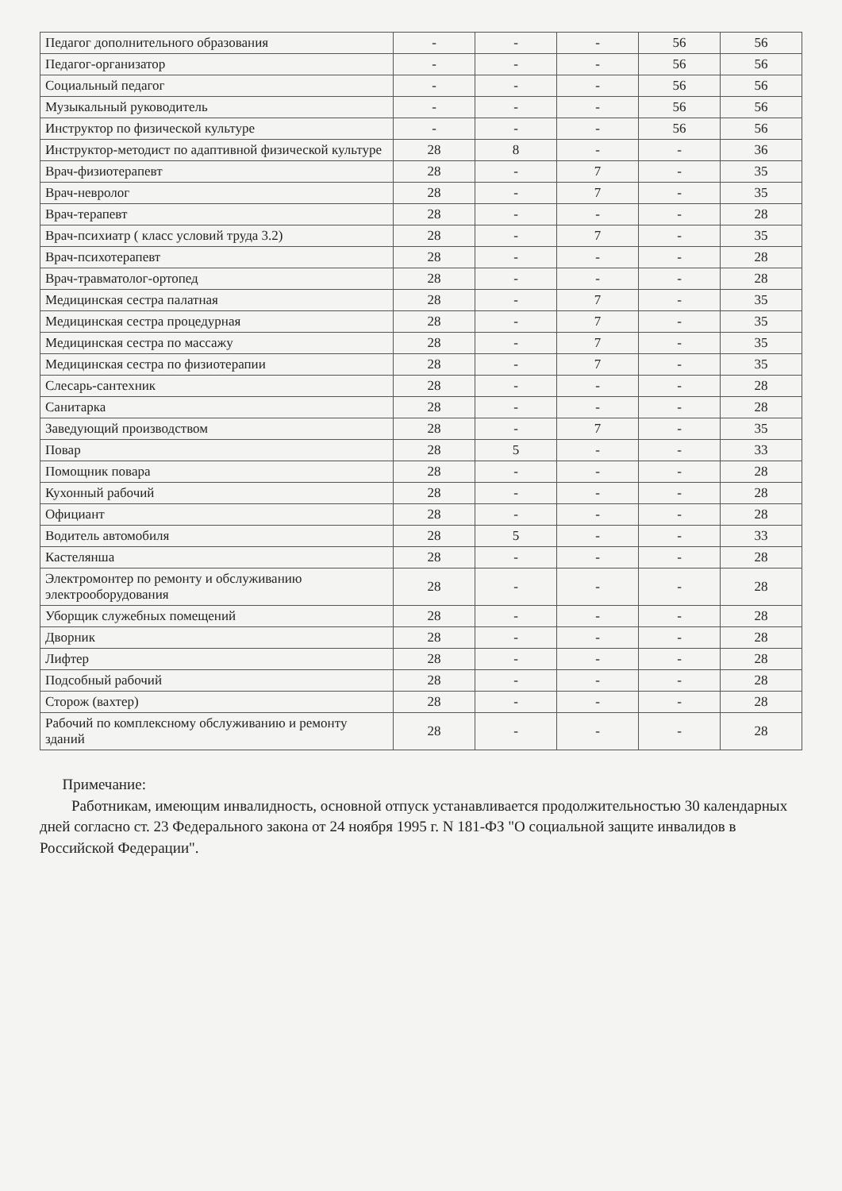| Педагог дополнительного образования | - | - | - | 56 | 56 |
| Педагог-организатор | - | - | - | 56 | 56 |
| Социальный педагог | - | - | - | 56 | 56 |
| Музыкальный руководитель | - | - | - | 56 | 56 |
| Инструктор по физической культуре | - | - | - | 56 | 56 |
| Инструктор-методист по адаптивной физической культуре | 28 | 8 | - | - | 36 |
| Врач-физиотерапевт | 28 | - | 7 | - | 35 |
| Врач-невролог | 28 | - | 7 | - | 35 |
| Врач-терапевт | 28 | - | - | - | 28 |
| Врач-психиатр ( класс условий труда 3.2) | 28 | - | 7 | - | 35 |
| Врач-психотерапевт | 28 | - | - | - | 28 |
| Врач-травматолог-ортопед | 28 | - | - | - | 28 |
| Медицинская сестра палатная | 28 | - | 7 | - | 35 |
| Медицинская сестра процедурная | 28 | - | 7 | - | 35 |
| Медицинская сестра по массажу | 28 | - | 7 | - | 35 |
| Медицинская сестра по физиотерапии | 28 | - | 7 | - | 35 |
| Слесарь-сантехник | 28 | - | - | - | 28 |
| Санитарка | 28 | - | - | - | 28 |
| Заведующий производством | 28 | - | 7 | - | 35 |
| Повар | 28 | 5 | - | - | 33 |
| Помощник повара | 28 | - | - | - | 28 |
| Кухонный рабочий | 28 | - | - | - | 28 |
| Официант | 28 | - | - | - | 28 |
| Водитель автомобиля | 28 | 5 | - | - | 33 |
| Кастелянша | 28 | - | - | - | 28 |
| Электромонтер по ремонту и обслуживанию электрооборудования | 28 | - | - | - | 28 |
| Уборщик служебных помещений | 28 | - | - | - | 28 |
| Дворник | 28 | - | - | - | 28 |
| Лифтер | 28 | - | - | - | 28 |
| Подсобный рабочий | 28 | - | - | - | 28 |
| Сторож (вахтер) | 28 | - | - | - | 28 |
| Рабочий по комплексному обслуживанию и ремонту зданий | 28 | - | - | - | 28 |
Примечание:
Работникам, имеющим инвалидность, основной отпуск устанавливается продолжительностью 30 календарных дней согласно ст. 23 Федерального закона от 24 ноября 1995 г. N 181-ФЗ "О социальной защите инвалидов в Российской Федерации".